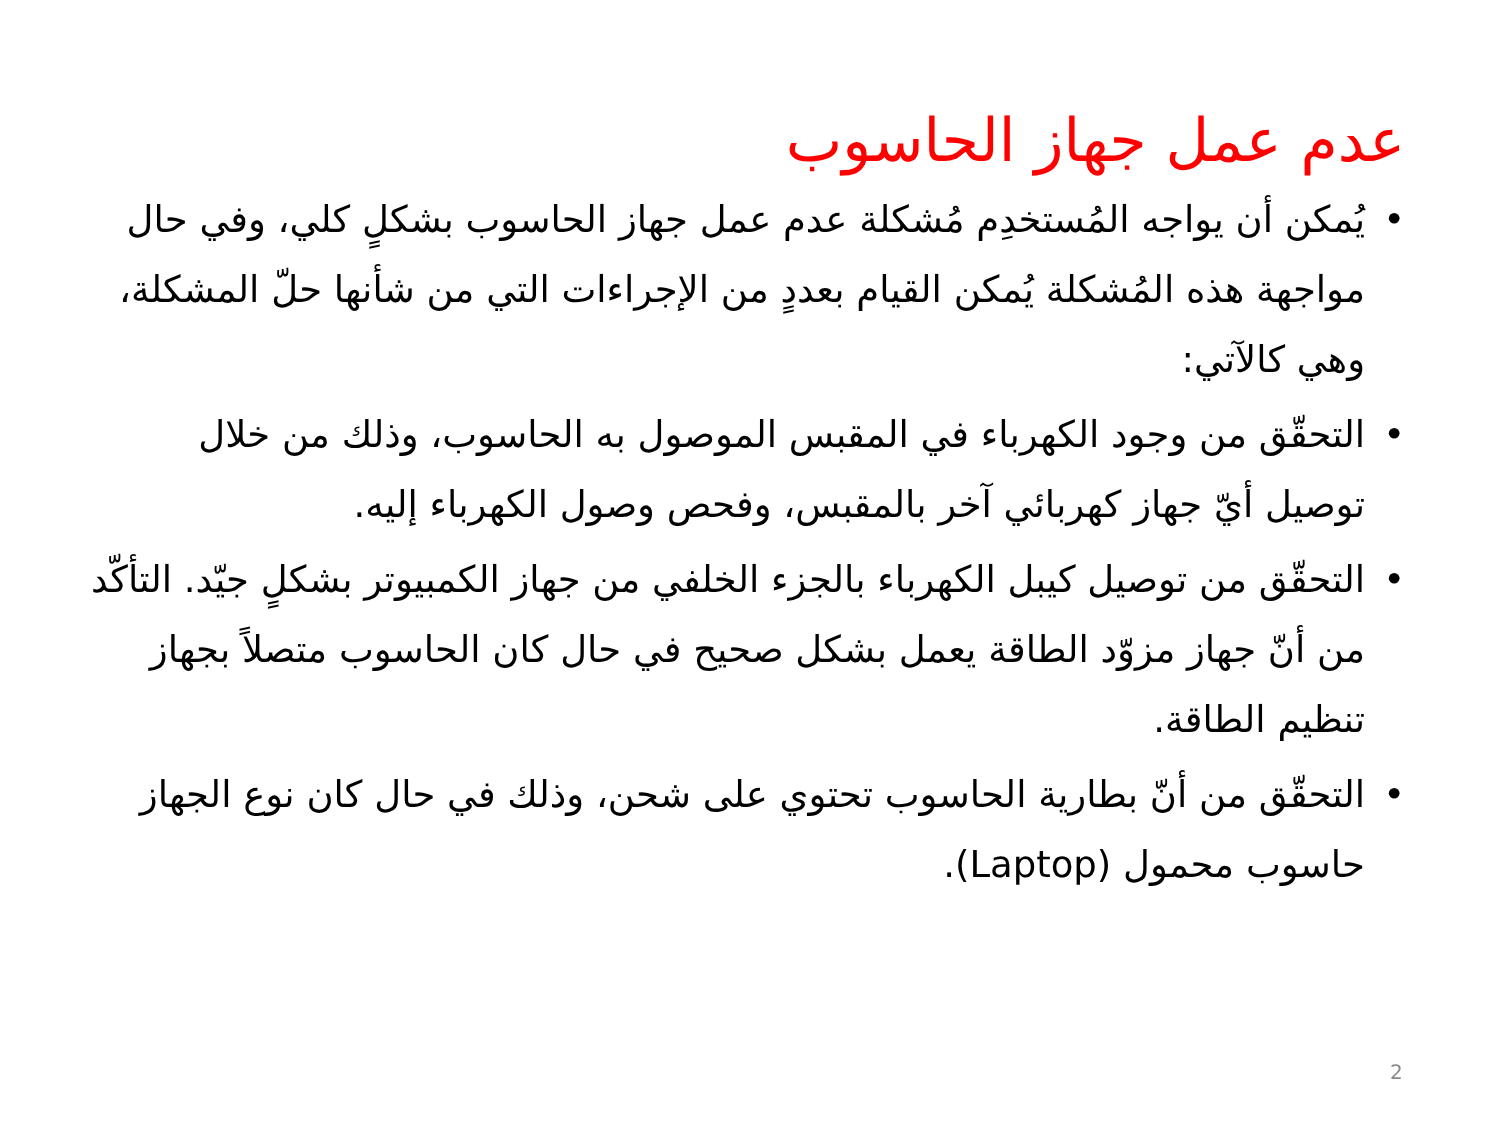عدم عمل جهاز الحاسوب
• يُمكن أن يواجه المُستخدِم مُشكلة عدم عمل جهاز الحاسوب بشكلٍ كلي، وفي حال مواجهة هذه المُشكلة يُمكن القيام بعددٍ من الإجراءات التي من شأنها حلّ المشكلة، وهي كالآتي:
• التحقّق من وجود الكهرباء في المقبس الموصول به الحاسوب، وذلك من خلال توصيل أيّ جهاز كهربائي آخر بالمقبس، وفحص وصول الكهرباء إليه.
• التحقّق من توصيل كيبل الكهرباء بالجزء الخلفي من جهاز الكمبيوتر بشكلٍ جيّد. التأكّد من أنّ جهاز مزوّد الطاقة يعمل بشكل صحيح في حال كان الحاسوب متصلاً بجهاز تنظيم الطاقة.
• التحقّق من أنّ بطارية الحاسوب تحتوي على شحن، وذلك في حال كان نوع الجهاز حاسوب محمول (Laptop).
2